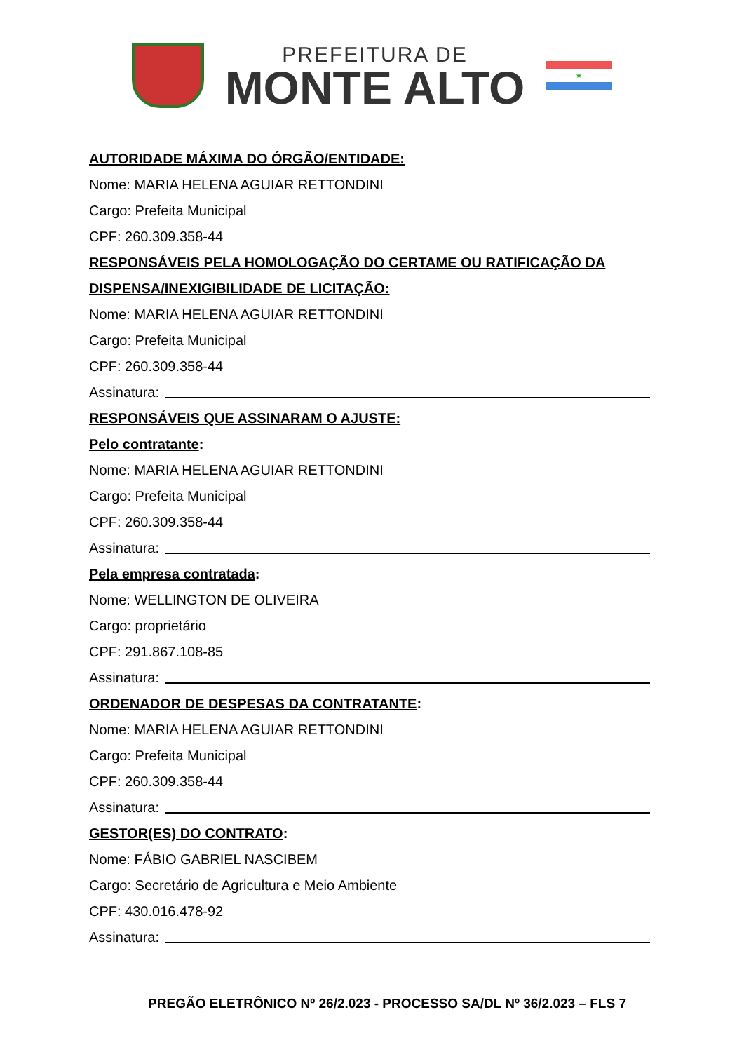PREFEITURA DE
MONTE ALTO
★
AUTORIDADE MÁXIMA DO ÓRGÃO/ENTIDADE:
Nome: MARIA HELENA AGUIAR RETTONDINI
Cargo: Prefeita Municipal
CPF: 260.309.358-44
RESPONSÁVEIS PELA HOMOLOGAÇÃO DO CERTAME OU RATIFICAÇÃO DA DISPENSA/INEXIGIBILIDADE DE LICITAÇÃO:
Nome: MARIA HELENA AGUIAR RETTONDINI
Cargo: Prefeita Municipal
CPF: 260.309.358-44
Assinatura:
RESPONSÁVEIS QUE ASSINARAM O AJUSTE:
Pelo contratante:
Nome: MARIA HELENA AGUIAR RETTONDINI
Cargo: Prefeita Municipal
CPF: 260.309.358-44
Assinatura:
Pela empresa contratada:
Nome: WELLINGTON DE OLIVEIRA
Cargo: proprietário
CPF: 291.867.108-85
Assinatura:
ORDENADOR DE DESPESAS DA CONTRATANTE:
Nome: MARIA HELENA AGUIAR RETTONDINI
Cargo: Prefeita Municipal
CPF: 260.309.358-44
Assinatura:
GESTOR(ES) DO CONTRATO:
Nome: FÁBIO GABRIEL NASCIBEM
Cargo: Secretário de Agricultura e Meio Ambiente
CPF: 430.016.478-92
Assinatura:
PREGÃO ELETRÔNICO Nº 26/2.023 - PROCESSO SA/DL Nº 36/2.023 – FLS 7